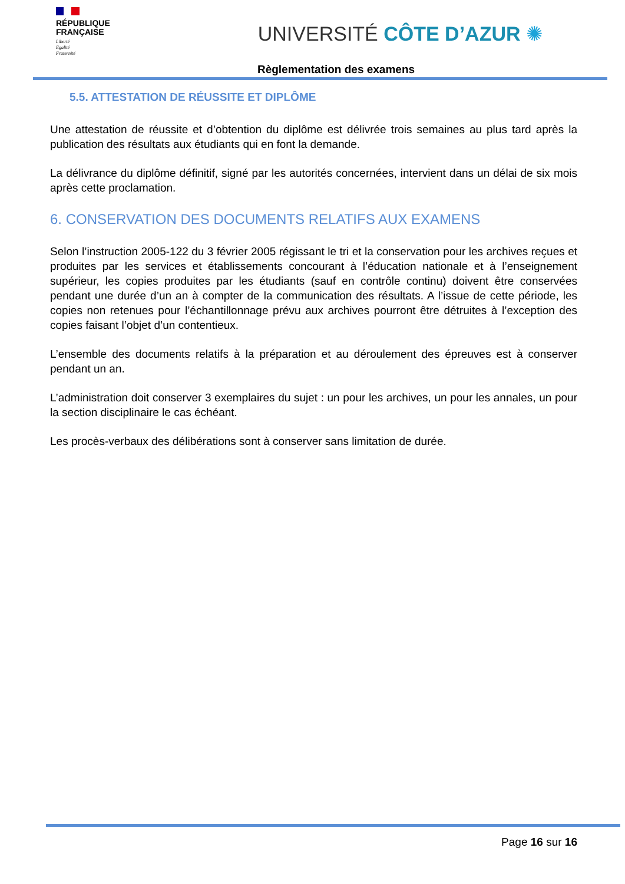RÉPUBLIQUE
FRANÇAISE
Liberté
Égalité
Fraternité
UNIVERSITÉ CÔTE D’AZUR ✺
Règlementation des examens
5.5. ATTESTATION DE RÉUSSITE ET DIPLÔME
Une attestation de réussite et d’obtention du diplôme est délivrée trois semaines au plus tard après la publication des résultats aux étudiants qui en font la demande.
La délivrance du diplôme définitif, signé par les autorités concernées, intervient dans un délai de six mois après cette proclamation.
6. CONSERVATION DES DOCUMENTS RELATIFS AUX EXAMENS
Selon l’instruction 2005-122 du 3 février 2005 régissant le tri et la conservation pour les archives reçues et produites par les services et établissements concourant à l’éducation nationale et à l’enseignement supérieur, les copies produites par les étudiants (sauf en contrôle continu) doivent être conservées pendant une durée d’un an à compter de la communication des résultats. A l’issue de cette période, les copies non retenues pour l’échantillonnage prévu aux archives pourront être détruites à l’exception des copies faisant l’objet d’un contentieux.
L’ensemble des documents relatifs à la préparation et au déroulement des épreuves est à conserver pendant un an.
L’administration doit conserver 3 exemplaires du sujet : un pour les archives, un pour les annales, un pour la section disciplinaire le cas échéant.
Les procès-verbaux des délibérations sont à conserver sans limitation de durée.
Page 16 sur 16